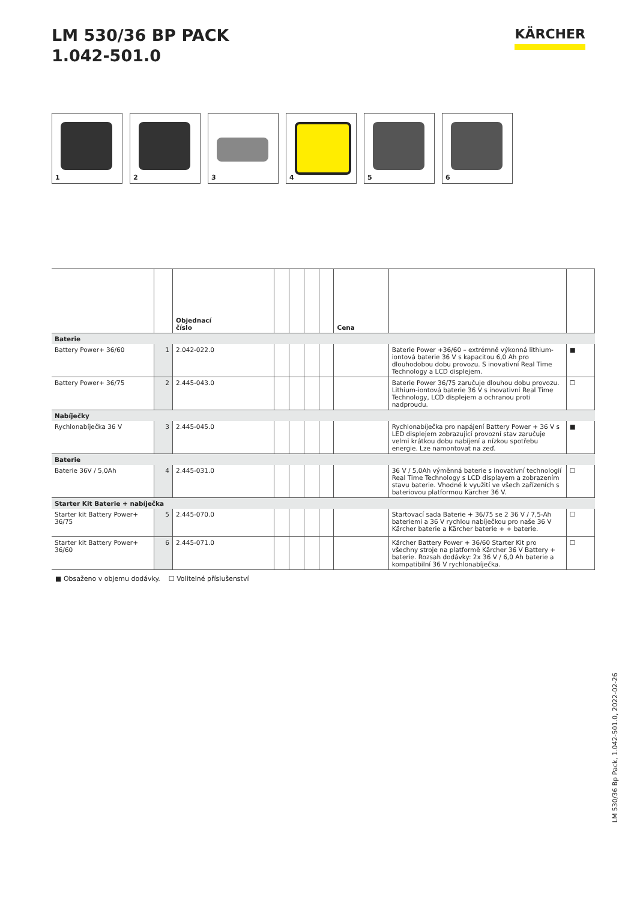LM 530/36 BP PACK
1.042-501.0
KÄRCHER
1
2
3
4
5
6
| | | Objednací číslo | | | | | Cena | | |
| --- | --- | --- | --- | --- | --- | --- | --- | --- | --- |
| Baterie | | | | | | | | | |
| Battery Power+ 36/60 | 1 | 2.042-022.0 | | | | | | Baterie Power +36/60 – extrémně výkonná lithium-iontová baterie 36 V s kapacitou 6,0 Ah pro dlouhodobou dobu provozu. S inovativní Real Time Technology a LCD displejem. | ■ |
| Battery Power+ 36/75 | 2 | 2.445-043.0 | | | | | | Baterie Power 36/75 zaručuje dlouhou dobu provozu. Lithium-iontová baterie 36 V s inovativní Real Time Technology, LCD displejem a ochranou proti nadproudu. | ☐ |
| Nabíječky | | | | | | | | | |
| Rychlonabíječka 36 V | 3 | 2.445-045.0 | | | | | | Rychlonabíječka pro napájení Battery Power + 36 V s LED displejem zobrazující provozní stav zaručuje velmi krátkou dobu nabíjení a nízkou spotřebu energie. Lze namontovat na zeď. | ■ |
| Baterie | | | | | | | | | |
| Baterie 36V / 5,0Ah | 4 | 2.445-031.0 | | | | | | 36 V / 5,0Ah výměnná baterie s inovativní technologií Real Time Technology s LCD displayem a zobrazením stavu baterie. Vhodné k využití ve všech zařízeních s bateriovou platformou Kärcher 36 V. | ☐ |
| Starter Kit Baterie + nabíječka | | | | | | | | | |
| Starter kit Battery Power+ 36/75 | 5 | 2.445-070.0 | | | | | | Startovací sada Baterie + 36/75 se 2 36 V / 7,5-Ah bateriemi a 36 V rychlou nabíječkou pro naše 36 V Kärcher baterie a Kärcher baterie + + baterie. | ☐ |
| Starter kit Battery Power+ 36/60 | 6 | 2.445-071.0 | | | | | | Kärcher Battery Power + 36/60 Starter Kit pro všechny stroje na platformě Kärcher 36 V Battery + baterie. Rozsah dodávky: 2x 36 V / 6,0 Ah baterie a kompatibilní 36 V rychlonabíječka. | ☐ |
■ Obsaženo v objemu dodávky. ☐ Volitelné příslušenství
LM 530/36 Bp Pack, 1.042-501.0, 2022-02-26